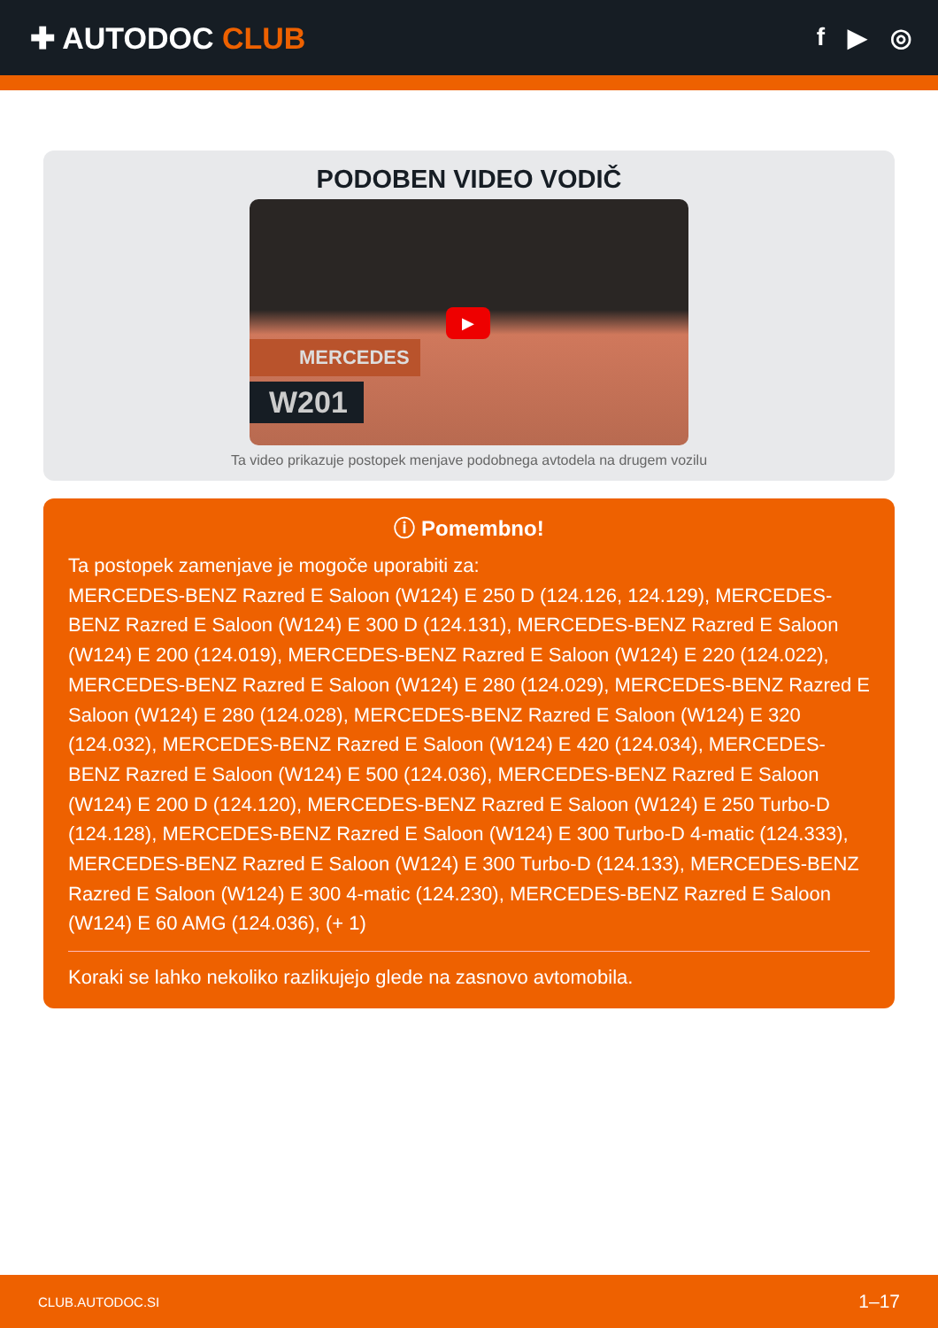✚ AUTODOC CLUB
f ▶ ◎
PODOBEN VIDEO VODIČ
▶
MERCEDES
W201
Ta video prikazuje postopek menjave podobnega avtodela na drugem vozilu
ⓘ Pomembno!
Ta postopek zamenjave je mogoče uporabiti za:
MERCEDES-BENZ Razred E Saloon (W124) E 250 D (124.126, 124.129), MERCEDES-BENZ Razred E Saloon (W124) E 300 D (124.131), MERCEDES-BENZ Razred E Saloon (W124) E 200 (124.019), MERCEDES-BENZ Razred E Saloon (W124) E 220 (124.022), MERCEDES-BENZ Razred E Saloon (W124) E 280 (124.029), MERCEDES-BENZ Razred E Saloon (W124) E 280 (124.028), MERCEDES-BENZ Razred E Saloon (W124) E 320 (124.032), MERCEDES-BENZ Razred E Saloon (W124) E 420 (124.034), MERCEDES-BENZ Razred E Saloon (W124) E 500 (124.036), MERCEDES-BENZ Razred E Saloon (W124) E 200 D (124.120), MERCEDES-BENZ Razred E Saloon (W124) E 250 Turbo-D (124.128), MERCEDES-BENZ Razred E Saloon (W124) E 300 Turbo-D 4-matic (124.333), MERCEDES-BENZ Razred E Saloon (W124) E 300 Turbo-D (124.133), MERCEDES-BENZ Razred E Saloon (W124) E 300 4-matic (124.230), MERCEDES-BENZ Razred E Saloon (W124) E 60 AMG (124.036), (+ 1)
Koraki se lahko nekoliko razlikujejo glede na zasnovo avtomobila.
CLUB.AUTODOC.SI 1–17